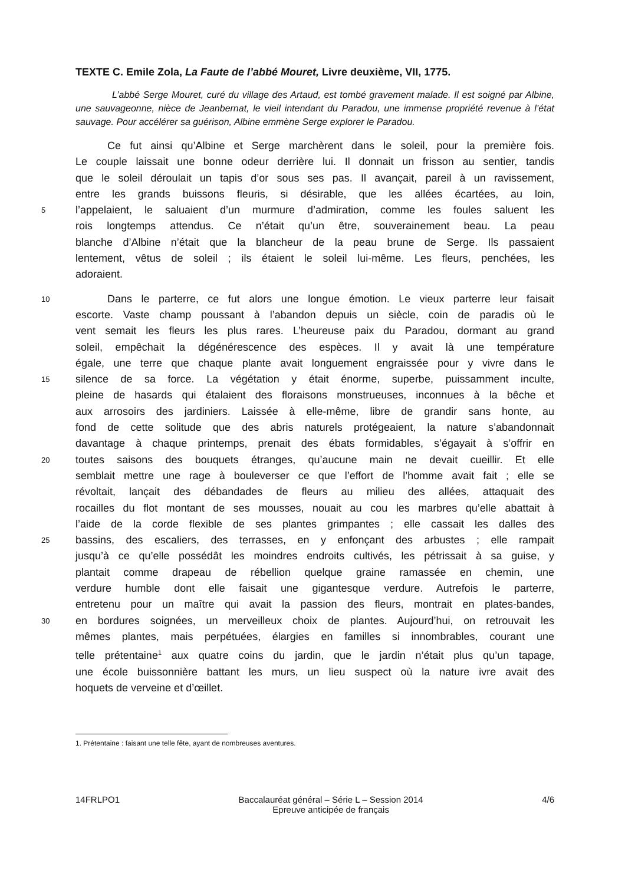TEXTE C. Emile Zola, La Faute de l’abbé Mouret, Livre deuxième, VII, 1775.
L’abbé Serge Mouret, curé du village des Artaud, est tombé gravement malade. Il est soigné par Albine, une sauvageonne, nièce de Jeanbernat, le vieil intendant du Paradou, une immense propriété revenue à l’état sauvage. Pour accélérer sa guérison, Albine emmène Serge explorer le Paradou.
Ce fut ainsi qu’Albine et Serge marchèrent dans le soleil, pour la première fois.
Le couple laissait une bonne odeur derrière lui. Il donnait un frisson au sentier, tandis
que le soleil déroulait un tapis d’or sous ses pas. Il avançait, pareil à un ravissement,
entre les grands buissons fleuris, si désirable, que les allées écartées, au loin,
5
l’appelaient, le saluaient d’un murmure d’admiration, comme les foules saluent les
rois longtemps attendus. Ce n’était qu’un être, souverainement beau. La peau
blanche d’Albine n’était que la blancheur de la peau brune de Serge. Ils passaient
lentement, vêtus de soleil ; ils étaient le soleil lui-même. Les fleurs, penchées, les
adoraient.
10
Dans le parterre, ce fut alors une longue émotion. Le vieux parterre leur faisait
escorte. Vaste champ poussant à l’abandon depuis un siècle, coin de paradis où le
vent semait les fleurs les plus rares. L’heureuse paix du Paradou, dormant au grand
soleil, empêchait la dégénérescence des espèces. Il y avait là une température
égale, une terre que chaque plante avait longuement engraissée pour y vivre dans le
15
silence de sa force. La végétation y était énorme, superbe, puissamment inculte,
pleine de hasards qui étalaient des floraisons monstrueuses, inconnues à la bêche et
aux arrosoirs des jardiniers. Laissée à elle-même, libre de grandir sans honte, au
fond de cette solitude que des abris naturels protégeaient, la nature s’abandonnait
davantage à chaque printemps, prenait des ébats formidables, s’égayait à s’offrir en
20
toutes saisons des bouquets étranges, qu’aucune main ne devait cueillir. Et elle
semblait mettre une rage à bouleverser ce que l’effort de l’homme avait fait ; elle se
révoltait, lançait des débandades de fleurs au milieu des allées, attaquait des
rocailles du flot montant de ses mousses, nouait au cou les marbres qu’elle abattait à
l’aide de la corde flexible de ses plantes grimpantes ; elle cassait les dalles des
25
bassins, des escaliers, des terrasses, en y enfonçant des arbustes ; elle rampait
jusqu’à ce qu’elle possédât les moindres endroits cultivés, les pétrissait à sa guise, y
plantait comme drapeau de rébellion quelque graine ramassée en chemin, une
verdure humble dont elle faisait une gigantesque verdure. Autrefois le parterre,
entretenu pour un maître qui avait la passion des fleurs, montrait en plates-bandes,
30
en bordures soignées, un merveilleux choix de plantes. Aujourd’hui, on retrouvait les
mêmes plantes, mais perpétuées, élargies en familles si innombrables, courant une
telle prétentaine<sup>1</sup> aux quatre coins du jardin, que le jardin n’était plus qu’un tapage,
une école buissonnière battant les murs, un lieu suspect où la nature ivre avait des
hoquets de verveine et d’œillet.
1. Prétentaine : faisant une telle fête, ayant de nombreuses aventures.
14FRLPO1 Baccalauréat général – Série L – Session 2014
Epreuve anticipée de français
4/6